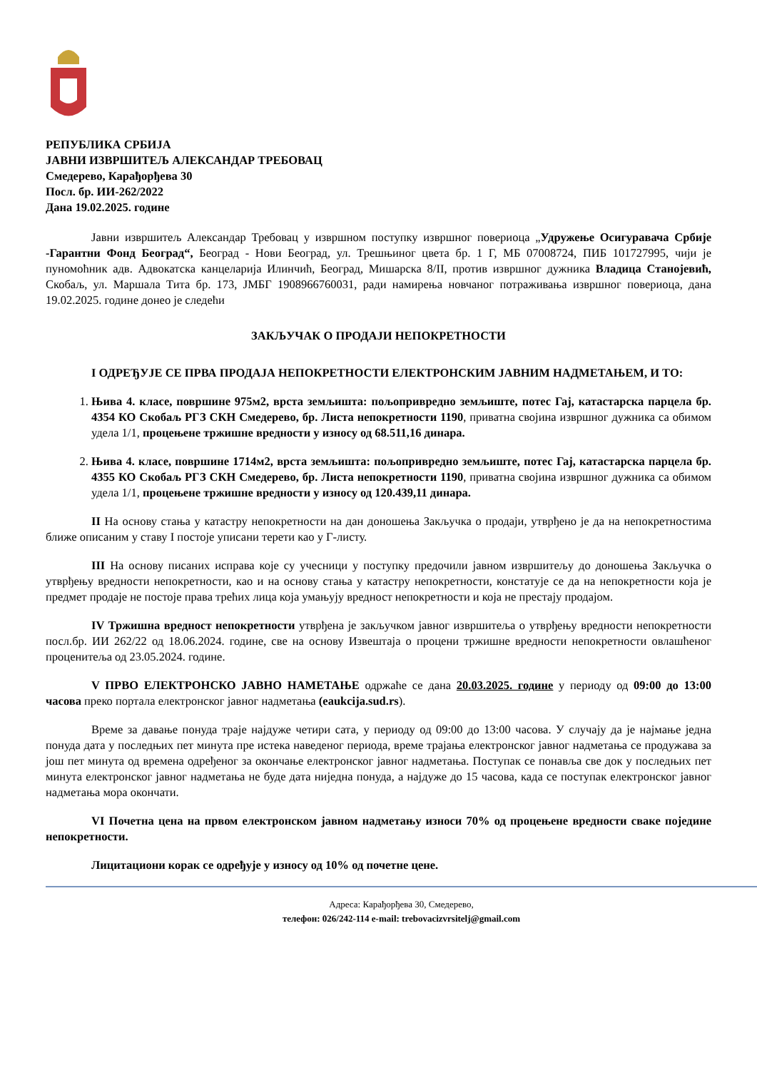РЕПУБЛИКА СРБИЈА
ЈАВНИ ИЗВРШИТЕЉ АЛЕКСАНДАР ТРЕБОВАЦ
Смедерево, Карађорђева 30
Посл. бр. ИИ-262/2022
Дана 19.02.2025. године
Јавни извршитељ Александар Требовац у извршном поступку извршног повериоца „Удружење Осигуравача Србије -Гарантни Фонд Београд“, Београд - Нови Београд, ул. Трешњиног цвета бр. 1 Г, МБ 07008724, ПИБ 101727995, чији је пуномоћник адв. Адвокатска канцеларија Илинчић, Београд, Мишарска 8/II, против извршног дужника Владица Станојевић, Скобаљ, ул. Маршала Тита бр. 173, ЈМБГ 1908966760031, ради намирења новчаног потраживања извршног повериоца, дана 19.02.2025. године донео је следећи
ЗАКЉУЧАК О ПРОДАЈИ НЕПОКРЕТНОСТИ
I ОДРЕЂУЈЕ СЕ ПРВА ПРОДАЈА НЕПОКРЕТНОСТИ ЕЛЕКТРОНСКИМ ЈАВНИМ НАДМЕТАЊЕМ, И ТО:
1. Њива 4. класе, површине 975м2, врста земљишта: пољопривредно земљиште, потес Гај, катастарска парцела бр. 4354 КО Скобаљ РГЗ СКН Смедерево, бр. Листа непокретности 1190, приватна својина извршног дужника са обимом удела 1/1, процењене тржишне вредности у износу од 68.511,16 динара.
2. Њива 4. класе, површине 1714м2, врста земљишта: пољопривредно земљиште, потес Гај, катастарска парцела бр. 4355 КО Скобаљ РГЗ СКН Смедерево, бр. Листа непокретности 1190, приватна својина извршног дужника са обимом удела 1/1, процењене тржишне вредности у износу од 120.439,11 динара.
II На основу стања у катастру непокретности на дан доношења Закључка о продаји, утврђено је да на непокретностима ближе описаним у ставу I постоје уписани терети као у Г-листу.
III На основу писаних исправа које су учесници у поступку предочили јавном извршитељу до доношења Закључка о утврђењу вредности непокретности, као и на основу стања у катастру непокретности, констатује се да на непокретности која је предмет продаје не постоје права трећих лица која умањују вредност непокретности и која не престају продајом.
IV Тржишна вредност непокретности утврђена је закључком јавног извршитеља о утврђењу вредности непокретности посл.бр. ИИ 262/22 од 18.06.2024. године, све на основу Извештаја о процени тржишне вредности непокретности овлашћеног проценитеља од 23.05.2024. године.
V ПРВО ЕЛЕКТРОНСКО ЈАВНО НАМЕТАЊЕ одржаће се дана 20.03.2025. године у периоду од 09:00 до 13:00 часова преко портала електронског јавног надметања (eaukcija.sud.rs).
Време за давање понуда траје најдуже четири сата, у периоду од 09:00 до 13:00 часова. У случају да је најмање једна понуда дата у последњих пет минута пре истека наведеног периода, време трајања електронског јавног надметања се продужава за још пет минута од времена одређеног за окончање електронског јавног надметања. Поступак се понавља све док у последњих пет минута електронског јавног надметања не буде дата ниједна понуда, а најдуже до 15 часова, када се поступак електронског јавног надметања мора окончати.
VI Почетна цена на првом електронском јавном надметању износи 70% од процењене вредности сваке појединe непокретности.
Лицитациони корак се одређује у износу од 10% од почетне цене.
Адреса: Карађорђева 30, Смедерево,
телефон: 026/242-114 e-mail: trebovacizvrsitelj@gmail.com